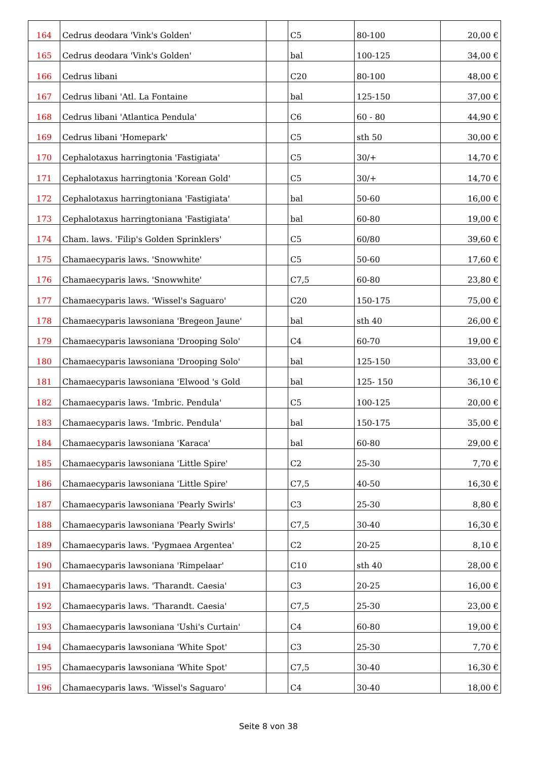| 164 | Cedrus deodara 'Vink's Golden' | | C5 | 80-100 | 20,00 € |
| 165 | Cedrus deodara 'Vink's Golden' | | bal | 100-125 | 34,00 € |
| 166 | Cedrus libani | | C20 | 80-100 | 48,00 € |
| 167 | Cedrus libani 'Atl. La Fontaine | | bal | 125-150 | 37,00 € |
| 168 | Cedrus libani 'Atlantica Pendula' | | C6 | 60 - 80 | 44,90 € |
| 169 | Cedrus libani 'Homepark' | | C5 | sth 50 | 30,00 € |
| 170 | Cephalotaxus harringtonia 'Fastigiata' | | C5 | 30/+ | 14,70 € |
| 171 | Cephalotaxus harringtonia 'Korean Gold' | | C5 | 30/+ | 14,70 € |
| 172 | Cephalotaxus harringtoniana 'Fastigiata' | | bal | 50-60 | 16,00 € |
| 173 | Cephalotaxus harringtoniana 'Fastigiata' | | bal | 60-80 | 19,00 € |
| 174 | Cham. laws. 'Filip's Golden Sprinklers' | | C5 | 60/80 | 39,60 € |
| 175 | Chamaecyparis laws. 'Snowwhite' | | C5 | 50-60 | 17,60 € |
| 176 | Chamaecyparis laws. 'Snowwhite' | | C7,5 | 60-80 | 23,80 € |
| 177 | Chamaecyparis laws. 'Wissel's Saguaro' | | C20 | 150-175 | 75,00 € |
| 178 | Chamaecyparis lawsoniana 'Bregeon Jaune' | | bal | sth 40 | 26,00 € |
| 179 | Chamaecyparis lawsoniana 'Drooping Solo' | | C4 | 60-70 | 19,00 € |
| 180 | Chamaecyparis lawsoniana 'Drooping Solo' | | bal | 125-150 | 33,00 € |
| 181 | Chamaecyparis lawsoniana 'Elwood 's Gold | | bal | 125- 150 | 36,10 € |
| 182 | Chamaecyparis laws. 'Imbric. Pendula' | | C5 | 100-125 | 20,00 € |
| 183 | Chamaecyparis laws. 'Imbric. Pendula' | | bal | 150-175 | 35,00 € |
| 184 | Chamaecyparis lawsoniana 'Karaca' | | bal | 60-80 | 29,00 € |
| 185 | Chamaecyparis lawsoniana 'Little Spire' | | C2 | 25-30 | 7,70 € |
| 186 | Chamaecyparis lawsoniana 'Little Spire' | | C7,5 | 40-50 | 16,30 € |
| 187 | Chamaecyparis lawsoniana 'Pearly Swirls' | | C3 | 25-30 | 8,80 € |
| 188 | Chamaecyparis lawsoniana 'Pearly Swirls' | | C7,5 | 30-40 | 16,30 € |
| 189 | Chamaecyparis laws. 'Pygmaea Argentea' | | C2 | 20-25 | 8,10 € |
| 190 | Chamaecyparis lawsoniana 'Rimpelaar' | | C10 | sth 40 | 28,00 € |
| 191 | Chamaecyparis laws. 'Tharandt. Caesia' | | C3 | 20-25 | 16,00 € |
| 192 | Chamaecyparis laws. 'Tharandt. Caesia' | | C7,5 | 25-30 | 23,00 € |
| 193 | Chamaecyparis lawsoniana 'Ushi's Curtain' | | C4 | 60-80 | 19,00 € |
| 194 | Chamaecyparis lawsoniana 'White Spot' | | C3 | 25-30 | 7,70 € |
| 195 | Chamaecyparis lawsoniana 'White Spot' | | C7,5 | 30-40 | 16,30 € |
| 196 | Chamaecyparis laws. 'Wissel's Saguaro' | | C4 | 30-40 | 18,00 € |
Seite 8 von 38